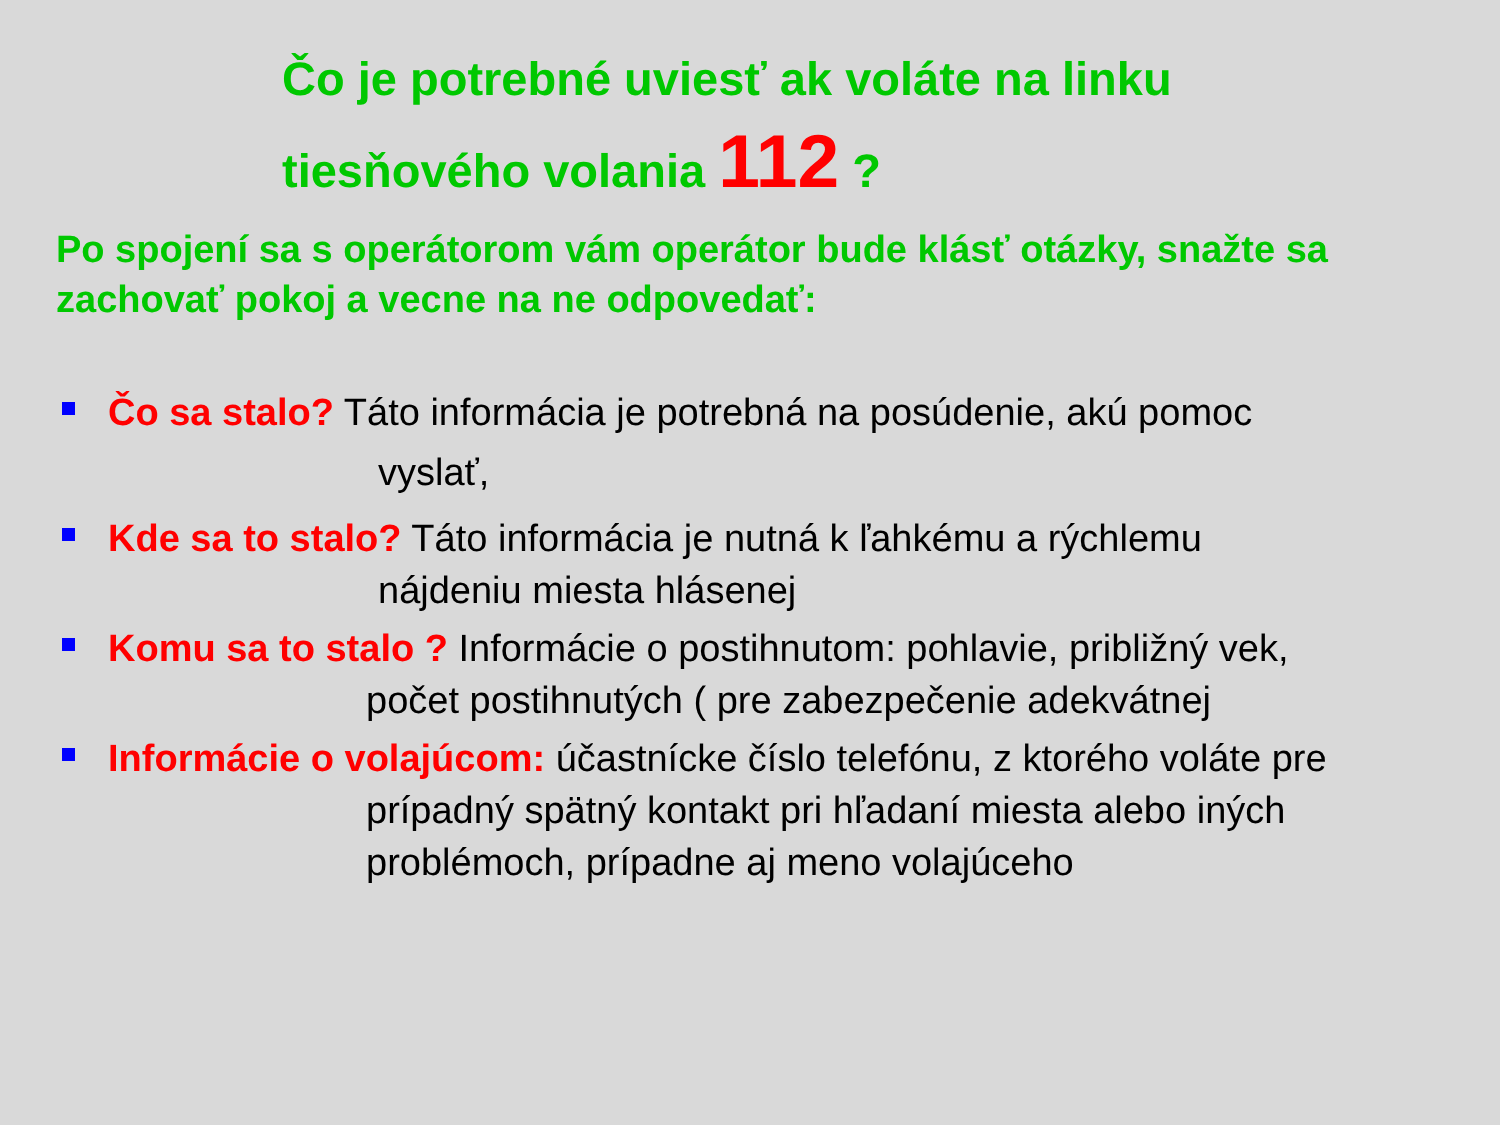Čo je potrebné uviesť ak voláte na linku
tiesňového volania 112 ?
Po spojení sa s operátorom vám operátor bude klásť otázky, snažte sa zachovať pokoj a vecne na ne odpovedať:
Čo sa stalo? Táto informácia je potrebná na posúdenie, akú pomoc
vyslať,
Kde sa to stalo? Táto informácia je nutná k ľahkému a rýchlemu
nájdeniu miesta hlásenej
Komu sa to stalo ? Informácie o postihnutom: pohlavie, približný vek,
počet postihnutých ( pre zabezpečenie adekvátnej
Informácie o volajúcom: účastnícke číslo telefónu, z ktorého voláte pre
prípadný spätný kontakt pri hľadaní miesta alebo iných problémoch, prípadne aj meno volajúceho